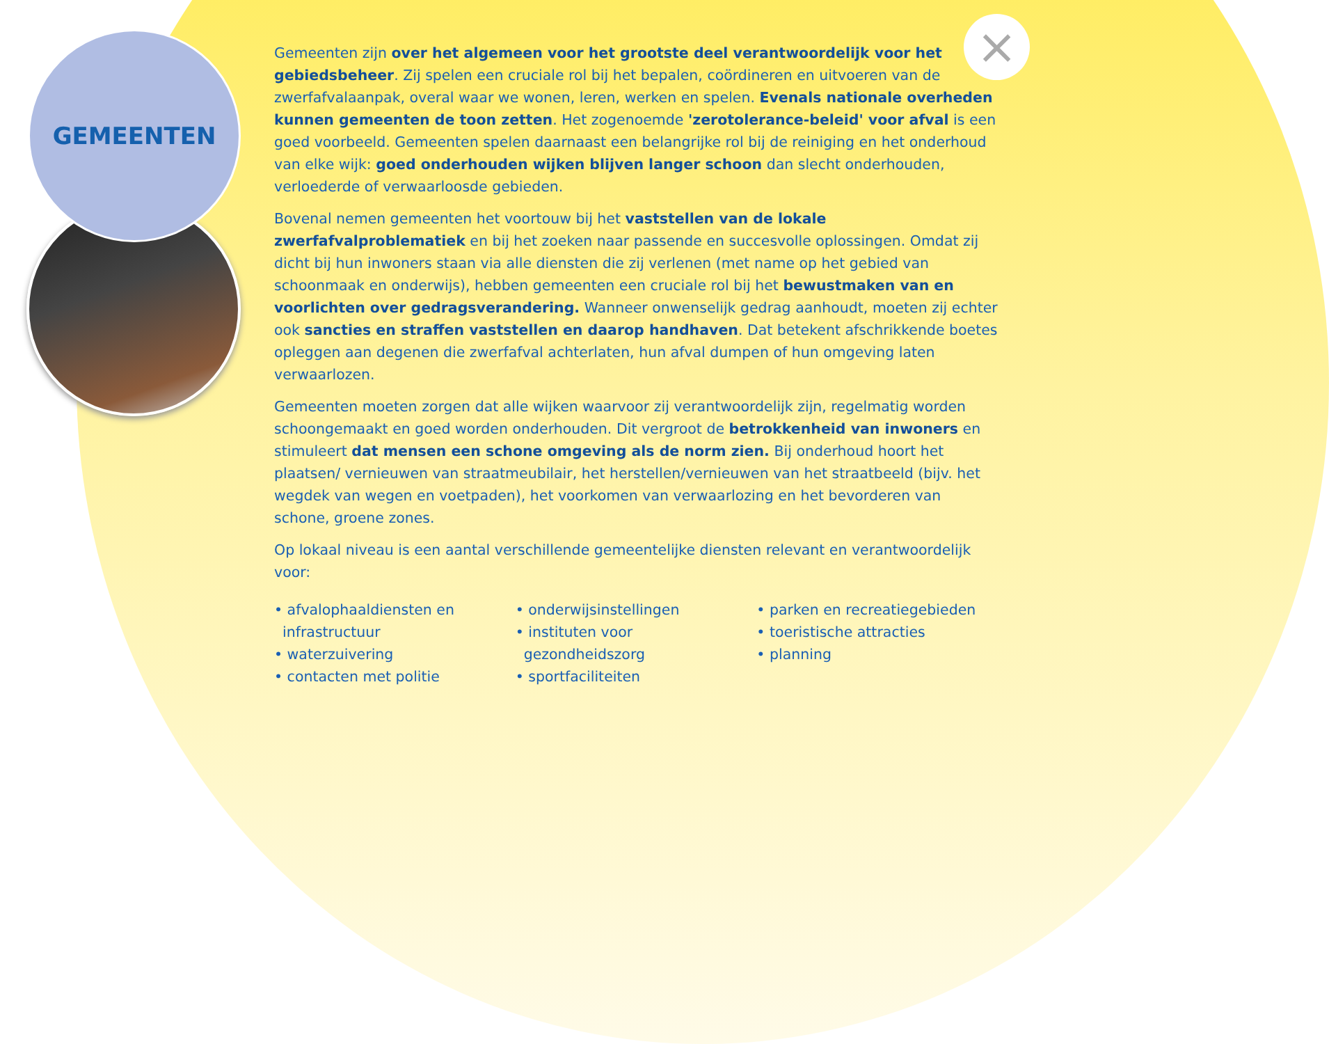GEMEENTEN ×
Gemeenten zijn over het algemeen voor het grootste deel verantwoordelijk voor het gebiedsbeheer. Zij spelen een cruciale rol bij het bepalen, coördineren en uitvoeren van de zwerfafvalaanpak, overal waar we wonen, leren, werken en spelen. Evenals nationale overheden kunnen gemeenten de toon zetten. Het zogenoemde 'zerotolerance-beleid' voor afval is een goed voorbeeld. Gemeenten spelen daarnaast een belangrijke rol bij de reiniging en het onderhoud van elke wijk: goed onderhouden wijken blijven langer schoon dan slecht onderhouden, verloederde of verwaarloosde gebieden.
Bovenal nemen gemeenten het voortouw bij het vaststellen van de lokale zwerfafvalproblematiek en bij het zoeken naar passende en succesvolle oplossingen. Omdat zij dicht bij hun inwoners staan via alle diensten die zij verlenen (met name op het gebied van schoonmaak en onderwijs), hebben gemeenten een cruciale rol bij het bewustmaken van en voorlichten over gedragsverandering. Wanneer onwenselijk gedrag aanhoudt, moeten zij echter ook sancties en straffen vaststellen en daarop handhaven. Dat betekent afschrikkende boetes opleggen aan degenen die zwerfafval achterlaten, hun afval dumpen of hun omgeving laten verwaarlozen.
Gemeenten moeten zorgen dat alle wijken waarvoor zij verantwoordelijk zijn, regelmatig worden schoongemaakt en goed worden onderhouden. Dit vergroot de betrokkenheid van inwoners en stimuleert dat mensen een schone omgeving als de norm zien. Bij onderhoud hoort het plaatsen/ vernieuwen van straatmeubilair, het herstellen/vernieuwen van het straatbeeld (bijv. het wegdek van wegen en voetpaden), het voorkomen van verwaarlozing en het bevorderen van schone, groene zones.
Op lokaal niveau is een aantal verschillende gemeentelijke diensten relevant en verantwoordelijk voor:
• afvalophaaldiensten en infrastructuur
• waterzuivering
• contacten met politie
• onderwijsinstellingen
• instituten voor gezondheidszorg
• sportfaciliteiten
• parken en recreatiegebieden
• toeristische attracties
• planning